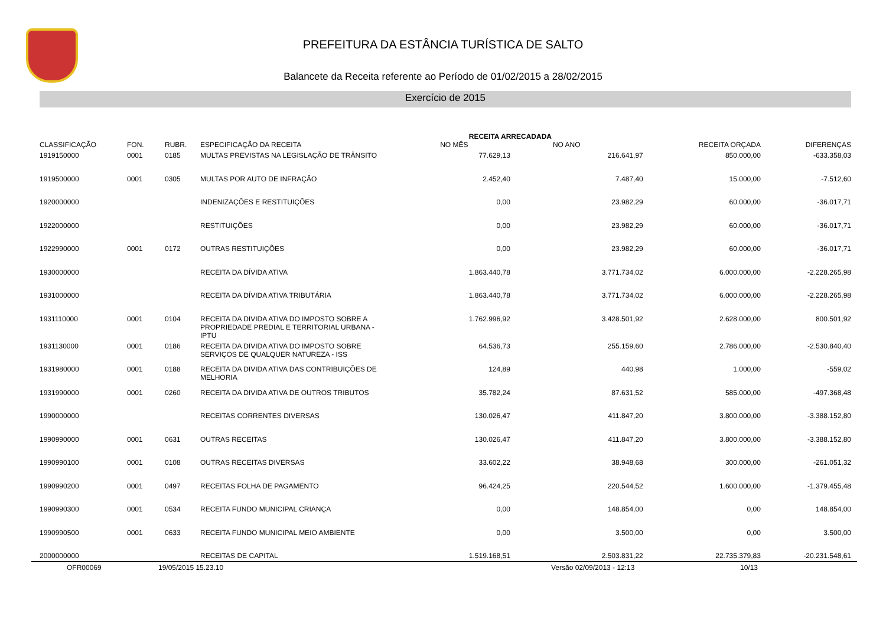PREFEITURA DA ESTÂNCIA TURÍSTICA DE SALTO
Balancete da Receita referente ao Período de 01/02/2015 a 28/02/2015
Exercício de 2015
| CLASSIFICAÇÃO | FON. | RUBR. | ESPECIFICAÇÃO DA RECEITA | RECEITA ARRECADADA NO MÊS NO ANO | | RECEITA ORÇADA | DIFERENÇAS |
| --- | --- | --- | --- | --- | --- | --- | --- |
| 1919150000 | 0001 | 0185 | MULTAS PREVISTAS NA LEGISLAÇÃO DE TRÂNSITO | 77.629,13 | 216.641,97 | 850.000,00 | -633.358,03 |
| 1919500000 | 0001 | 0305 | MULTAS POR AUTO DE INFRAÇÃO | 2.452,40 | 7.487,40 | 15.000,00 | -7.512,60 |
| 1920000000 | | | INDENIZAÇÕES E RESTITUIÇÕES | 0,00 | 23.982,29 | 60.000,00 | -36.017,71 |
| 1922000000 | | | RESTITUIÇÕES | 0,00 | 23.982,29 | 60.000,00 | -36.017,71 |
| 1922990000 | 0001 | 0172 | OUTRAS RESTITUIÇÕES | 0,00 | 23.982,29 | 60.000,00 | -36.017,71 |
| 1930000000 | | | RECEITA DA DÍVIDA ATIVA | 1.863.440,78 | 3.771.734,02 | 6.000.000,00 | -2.228.265,98 |
| 1931000000 | | | RECEITA DA DÍVIDA ATIVA TRIBUTÁRIA | 1.863.440,78 | 3.771.734,02 | 6.000.000,00 | -2.228.265,98 |
| 1931110000 | 0001 | 0104 | RECEITA DA DIVIDA ATIVA DO IMPOSTO SOBRE A PROPRIEDADE PREDIAL E TERRITORIAL URBANA - IPTU | 1.762.996,92 | 3.428.501,92 | 2.628.000,00 | 800.501,92 |
| 1931130000 | 0001 | 0186 | RECEITA DA DIVIDA ATIVA DO IMPOSTO SOBRE SERVIÇOS DE QUALQUER NATUREZA - ISS | 64.536,73 | 255.159,60 | 2.786.000,00 | -2.530.840,40 |
| 1931980000 | 0001 | 0188 | RECEITA DA DIVIDA ATIVA DAS CONTRIBUIÇÕES DE MELHORIA | 124,89 | 440,98 | 1.000,00 | -559,02 |
| 1931990000 | 0001 | 0260 | RECEITA DA DIVIDA ATIVA DE OUTROS TRIBUTOS | 35.782,24 | 87.631,52 | 585.000,00 | -497.368,48 |
| 1990000000 | | | RECEITAS CORRENTES DIVERSAS | 130.026,47 | 411.847,20 | 3.800.000,00 | -3.388.152,80 |
| 1990990000 | 0001 | 0631 | OUTRAS RECEITAS | 130.026,47 | 411.847,20 | 3.800.000,00 | -3.388.152,80 |
| 1990990100 | 0001 | 0108 | OUTRAS RECEITAS DIVERSAS | 33.602,22 | 38.948,68 | 300.000,00 | -261.051,32 |
| 1990990200 | 0001 | 0497 | RECEITAS FOLHA DE PAGAMENTO | 96.424,25 | 220.544,52 | 1.600.000,00 | -1.379.455,48 |
| 1990990300 | 0001 | 0534 | RECEITA FUNDO MUNICIPAL CRIANÇA | 0,00 | 148.854,00 | 0,00 | 148.854,00 |
| 1990990500 | 0001 | 0633 | RECEITA FUNDO MUNICIPAL MEIO AMBIENTE | 0,00 | 3.500,00 | 0,00 | 3.500,00 |
| 2000000000 | | | RECEITAS DE CAPITAL | 1.519.168,51 | 2.503.831,22 | 22.735.379,83 | -20.231.548,61 |
OFR00069 19/05/2015 15.23.10 Versão 02/09/2013 - 12:13 10/13